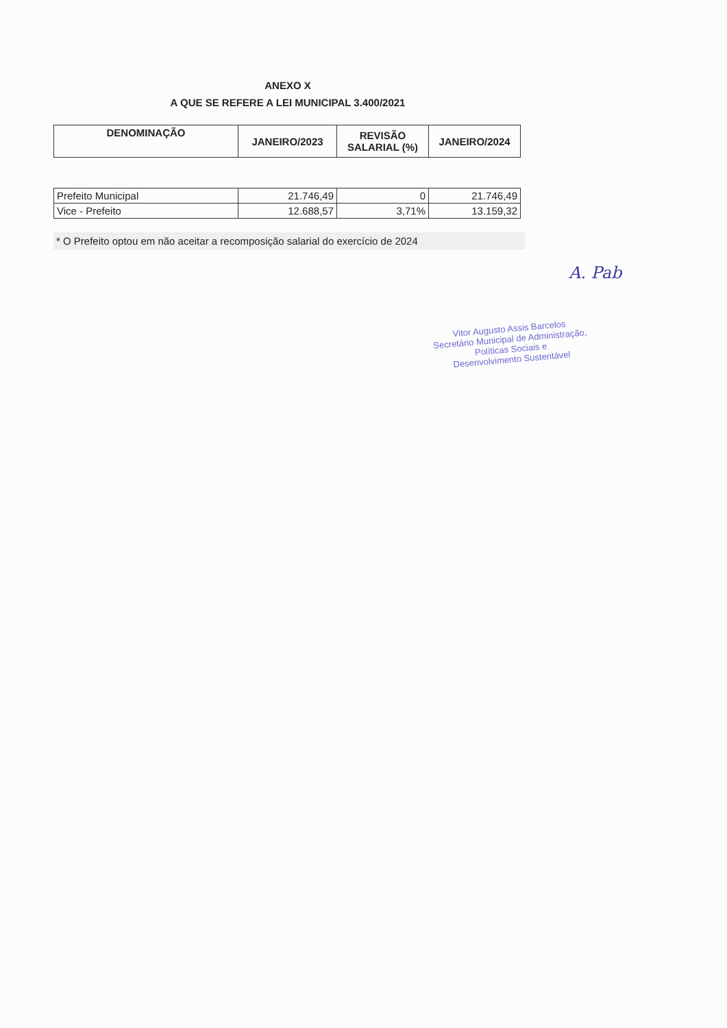ANEXO X
A QUE SE REFERE A LEI MUNICIPAL 3.400/2021
| DENOMINAÇÃO | JANEIRO/2023 | REVISÃO SALARIAL (%) | JANEIRO/2024 |
| --- | --- | --- | --- |
| Prefeito Municipal | 21.746,49 | 0 | 21.746,49 |
| Vice - Prefeito | 12.688,57 | 3,71% | 13.159,32 |
* O Prefeito optou em não aceitar a recomposição salarial do exercício de 2024
A. Pab
Vitor Augusto Assis Barcelos
Secretário Municipal de Administração,
Políticas Sociais e
Desenvolvimento Sustentável